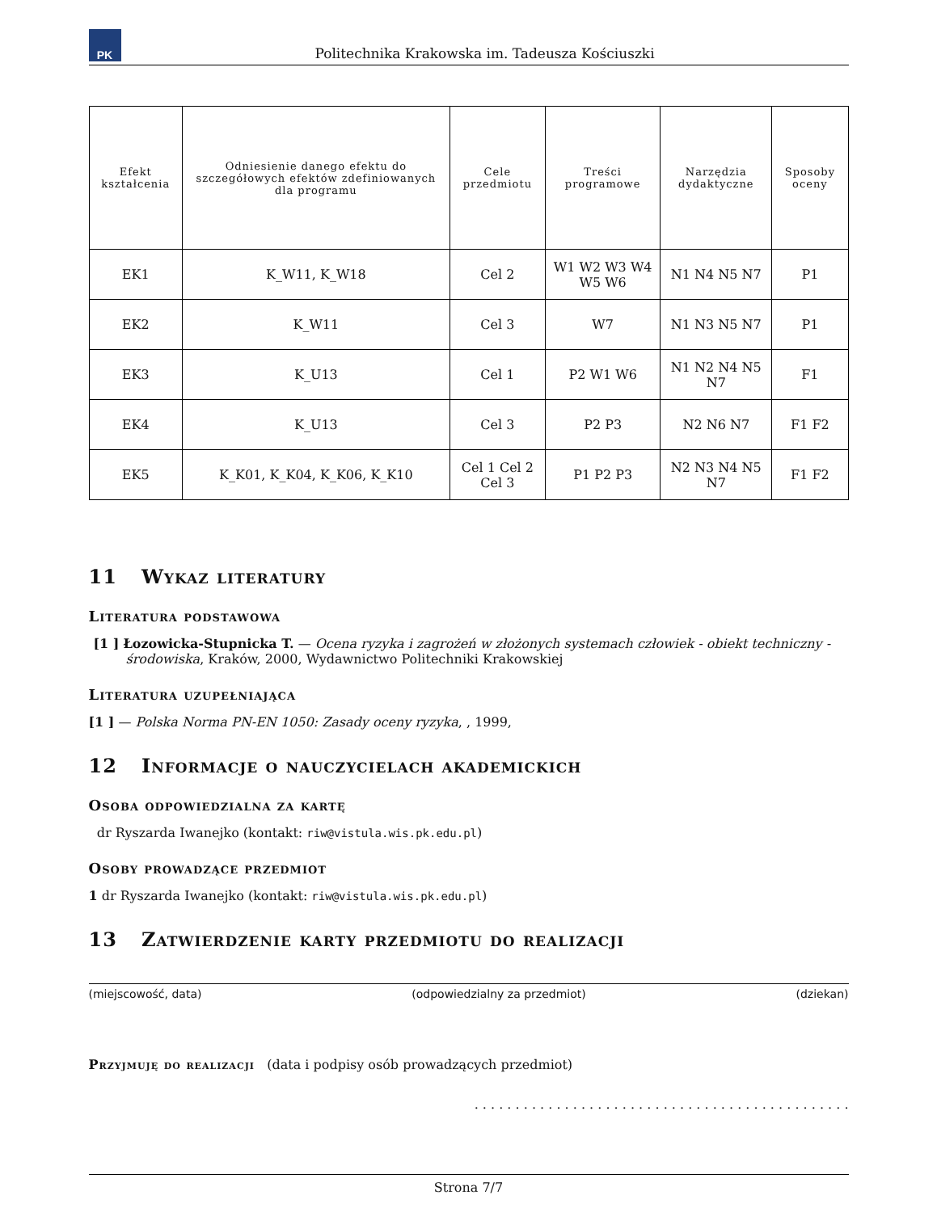PK
Politechnika Krakowska im. Tadeusza Kościuszki
| Efekt kształcenia | Odniesienie danego efektu do szczegółowych efektów zdefiniowanych dla programu | Cele przedmiotu | Treści programowe | Narzędzia dydaktyczne | Sposoby oceny |
| --- | --- | --- | --- | --- | --- |
| EK1 | K_W11, K_W18 | Cel 2 | W1 W2 W3 W4 W5 W6 | N1 N4 N5 N7 | P1 |
| EK2 | K_W11 | Cel 3 | W7 | N1 N3 N5 N7 | P1 |
| EK3 | K_U13 | Cel 1 | P2 W1 W6 | N1 N2 N4 N5 N7 | F1 |
| EK4 | K_U13 | Cel 3 | P2 P3 | N2 N6 N7 | F1 F2 |
| EK5 | K_K01, K_K04, K_K06, K_K10 | Cel 1 Cel 2 Cel 3 | P1 P2 P3 | N2 N3 N4 N5 N7 | F1 F2 |
11 Wykaz literatury
Literatura podstawowa
[1 ] Łozowicka-Stupnicka T. — Ocena ryzyka i zagrożeń w złożonych systemach człowiek - obiekt techniczny - środowiska, Kraków, 2000, Wydawnictwo Politechniki Krakowskiej
Literatura uzupełniająca
[1 ] — Polska Norma PN-EN 1050: Zasady oceny ryzyka, , 1999,
12 Informacje o nauczycielach akademickich
Osoba odpowiedzialna za kartę
dr Ryszarda Iwanejko (kontakt: riw@vistula.wis.pk.edu.pl)
Osoby prowadzące przedmiot
1 dr Ryszarda Iwanejko (kontakt: riw@vistula.wis.pk.edu.pl)
13 Zatwierdzenie karty przedmiotu do realizacji
(miejscowość, data) (odpowiedzialny za przedmiot) (dziekan)
Przyjmuję do realizacji (data i podpisy osób prowadzących przedmiot)
. . . . . . . . . . . . . . . . . . . . . . . . . . . . . . . . . . . . . . . . . . . . . .
Strona 7/7